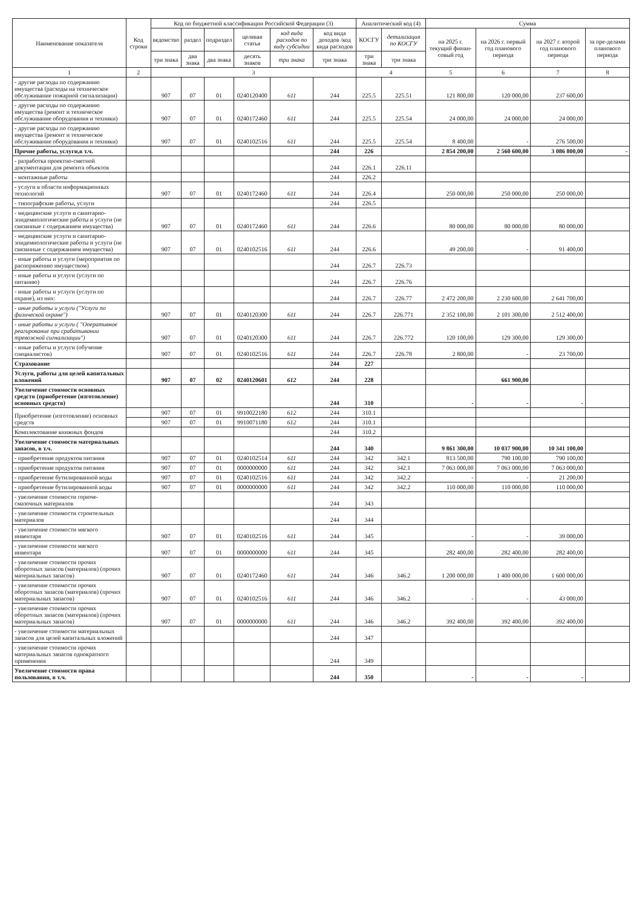| Наименование показателя | Код строки | Код по бюджетной классификации Российской Федерации (3) | | | | | | Аналитический код (4) | | Сумма | | | |
| --- | --- | --- | --- | --- | --- | --- | --- | --- | --- | --- | --- | --- | --- |
| | | ведомство | раздел | подраздел | целевая статья | код вида расходов по виду субсидии | код вида доходов /код вида расходов | КОСГУ | детализация по КОСГУ | на 2025 г. текущий финан-совый год | на 2026 г. первый год планового периода | на 2027 г. второй год планового периода | за пре-делами планового периода |
| | | три знака | два знака | два знака | десять знаков | три знака | три знака | три знака | три знака | | | | |
| 1 | 2 | 3 | | | | | | 4 | | 5 | 6 | 7 | 8 |
| - другие расходы по содержанию имущества (расходы на техническое обслуживание пожарной сигнализации) | | 907 | 07 | 01 | 0240120400 | 611 | 244 | 225.5 | 225.51 | 121 800,00 | 120 000,00 | 237 600,00 | |
| - другие расходы по содержанию имущества (ремонт и техническое обслуживание оборудования и техники) | | 907 | 07 | 01 | 0240172460 | 611 | 244 | 225.5 | 225.54 | 24 000,00 | 24 000,00 | 24 000,00 | |
| - другие расходы по содержанию имущества (ремонт и техническое обслуживание оборудования и техники) | | 907 | 07 | 01 | 0240102516 | 611 | 244 | 225.5 | 225.54 | 8 400,00 | - | 276 500,00 | |
| Прочие работы, услуги,в т.ч. | | | | | | | 244 | 226 | | 2 854 200,00 | 2 560 600,00 | 3 086 800,00 | - |
| - разработка проектно-сметной документации для ремонта объектов | | | | | | | 244 | 226.1 | 226.11 | | | | |
| - монтажные работы | | | | | | | 244 | 226.2 | | | | | |
| - услуги в области информационных технологий | | 907 | 07 | 01 | 0240172460 | 611 | 244 | 226.4 | | 250 000,00 | 250 000,00 | 250 000,00 | |
| - типографские работы, услуги | | | | | | | 244 | 226.5 | | | | | |
| - медицинские услуги и санитарно-эпидемиологические работы и услуги (не связанные с содержанием имущества) | | 907 | 07 | 01 | 0240172460 | 611 | 244 | 226.6 | | 80 000,00 | 80 000,00 | 80 000,00 | |
| - медицинские услуги и санитарно-эпидемиологические работы и услуги (не связанные с содержанием имущества) | | 907 | 07 | 01 | 0240102516 | 611 | 244 | 226.6 | | 49 200,00 | - | 91 400,00 | |
| - иные работы и услуги (мероприятия по распоряжению имуществом) | | | | | | | 244 | 226.7 | 226.73 | | | | |
| - иные работы и услуги (услуги по питанию) | | | | | | | 244 | 226.7 | 226.76 | | | | |
| - иные работы и услуги (услуги по охране), из них: | | | | | | | 244 | 226.7 | 226.77 | 2 472 200,00 | 2 230 600,00 | 2 641 700,00 | |
| - иные работы и услуги ("Услуги по физической охране") | | 907 | 07 | 01 | 0240120300 | 611 | 244 | 226.7 | 226.771 | 2 352 100,00 | 2 101 300,00 | 2 512 400,00 | |
| - иные работы и услуги ( "Оперативное реагирование при срабатывании тревожной сигнализации") | | 907 | 07 | 01 | 0240120300 | 611 | 244 | 226.7 | 226.772 | 120 100,00 | 129 300,00 | 129 300,00 | |
| - иные работы и услуги (обучение специалистов) | | 907 | 07 | 01 | 0240102516 | 611 | 244 | 226.7 | 226.78 | 2 800,00 | - | 23 700,00 | |
| Страхование | | | | | | | 244 | 227 | | | | | |
| Услуги, работы для целей капитальных вложений | | 907 | 07 | 02 | 0240120601 | 612 | 244 | 228 | | | 661 900,00 | | |
| Увеличение стоимости основных средств (приобретение (изготовление) основных средств) | | | | | | | 244 | 310 | | - | - | - | |
| Приобретение (изготовление) основных средств | | 907 | 07 | 01 | 9910022180 | 612 | 244 | 310.1 | | | | | |
| | | 907 | 07 | 01 | 9910071180 | 612 | 244 | 310.1 | | | | | |
| Комплектование книжных фондов | | | | | | | 244 | 310.2 | | | | | |
| Увеличение стоимости материальных запасов, в т.ч. | | | | | | | 244 | 340 | | 9 861 300,00 | 10 037 900,00 | 10 341 100,00 | |
| - приобретение продуктов питания | | 907 | 07 | 01 | 0240102514 | 611 | 244 | 342 | 342.1 | 813 500,00 | 790 100,00 | 790 100,00 | |
| - приобретение продуктов питания | | 907 | 07 | 01 | 0000000000 | 611 | 244 | 342 | 342.1 | 7 063 000,00 | 7 063 000,00 | 7 063 000,00 | |
| - приобретение бутилированной воды | | 907 | 07 | 01 | 0240102516 | 611 | 244 | 342 | 342.2 | - | - | 21 200,00 | |
| - приобретение бутилированной воды | | 907 | 07 | 01 | 0000000000 | 611 | 244 | 342 | 342.2 | 110 000,00 | 110 000,00 | 110 000,00 | |
| - увеличение стоимости горюче-смазочных материалов | | | | | | | 244 | 343 | | | | | |
| - увеличение стоимости строительных материалов | | | | | | | 244 | 344 | | | | | |
| - увеличение стоимости мягкого инвентаря | | 907 | 07 | 01 | 0240102516 | 611 | 244 | 345 | | - | - | 39 000,00 | |
| - увеличение стоимости мягкого инвентаря | | 907 | 07 | 01 | 0000000000 | 611 | 244 | 345 | | 282 400,00 | 282 400,00 | 282 400,00 | |
| - увеличение стоимости прочих оборотных запасов (материалов) (прочих материальных запасов) | | 907 | 07 | 01 | 0240172460 | 611 | 244 | 346 | 346.2 | 1 200 000,00 | 1 400 000,00 | 1 600 000,00 | |
| - увеличение стоимости прочих оборотных запасов (материалов) (прочих материальных запасов) | | 907 | 07 | 01 | 0240102516 | 611 | 244 | 346 | 346.2 | - | - | 43 000,00 | |
| - увеличение стоимости прочих оборотных запасов (материалов) (прочих материальных запасов) | | 907 | 07 | 01 | 0000000000 | 611 | 244 | 346 | 346.2 | 392 400,00 | 392 400,00 | 392 400,00 | |
| - увеличение стоимости материальных запасов для целей капитальных вложений | | | | | | | 244 | 347 | | | | | |
| - увеличение стоимости прочих материальных запасов однократного применения | | | | | | | 244 | 349 | | | | | |
| Увеличение стоимости права пользования, в т.ч. | | | | | | | 244 | 350 | | - | - | - | |